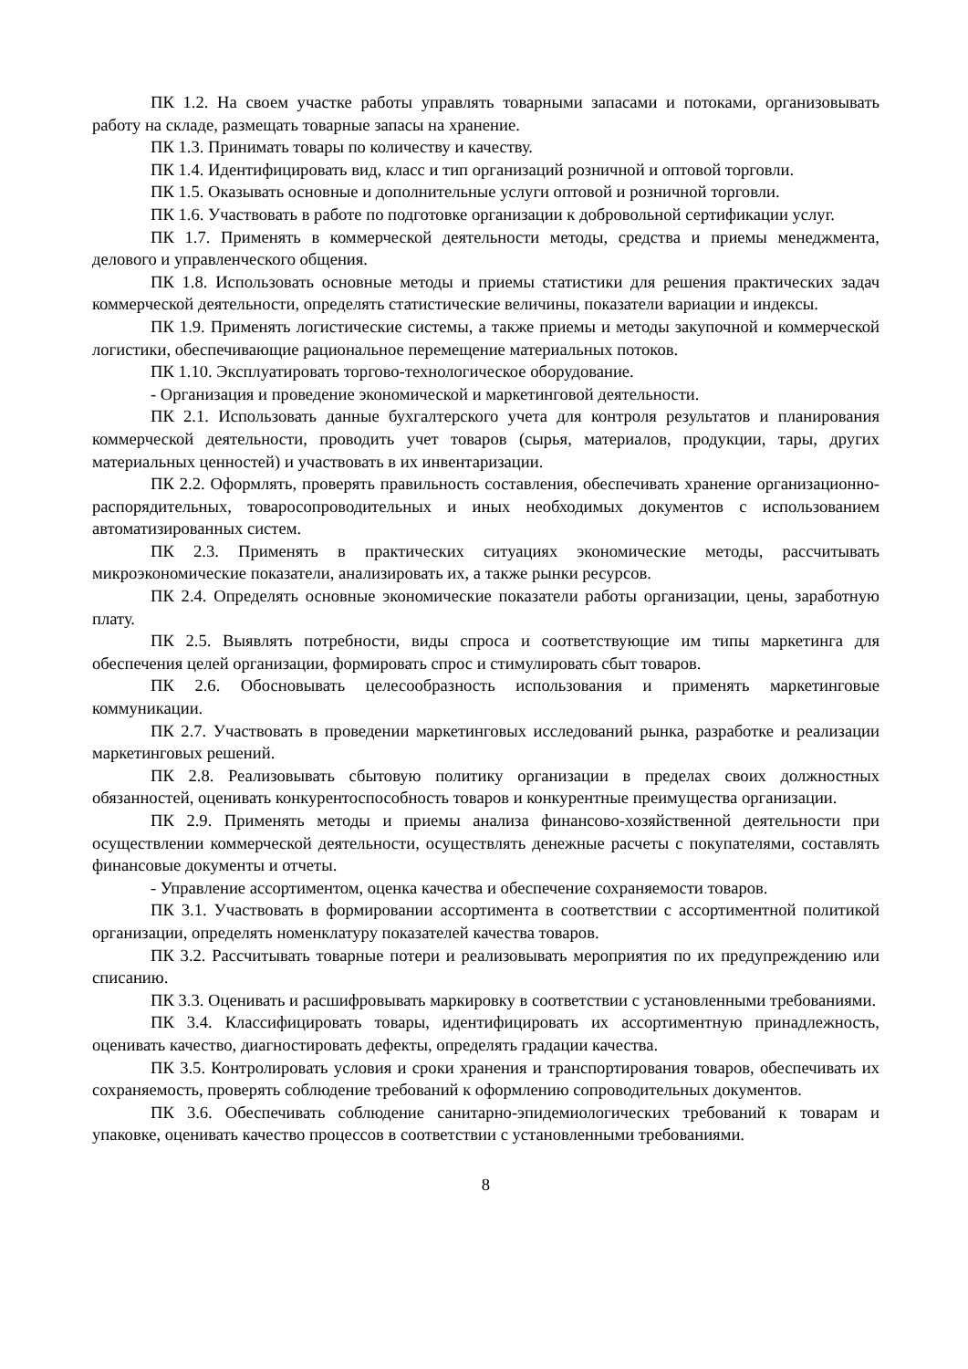ПК 1.2. На своем участке работы управлять товарными запасами и потоками, организовывать работу на складе, размещать товарные запасы на хранение.
ПК 1.3. Принимать товары по количеству и качеству.
ПК 1.4. Идентифицировать вид, класс и тип организаций розничной и оптовой торговли.
ПК 1.5. Оказывать основные и дополнительные услуги оптовой и розничной торговли.
ПК 1.6. Участвовать в работе по подготовке организации к добровольной сертификации услуг.
ПК 1.7. Применять в коммерческой деятельности методы, средства и приемы менеджмента, делового и управленческого общения.
ПК 1.8. Использовать основные методы и приемы статистики для решения практических задач коммерческой деятельности, определять статистические величины, показатели вариации и индексы.
ПК 1.9. Применять логистические системы, а также приемы и методы закупочной и коммерческой логистики, обеспечивающие рациональное перемещение материальных потоков.
ПК 1.10. Эксплуатировать торгово-технологическое оборудование.
- Организация и проведение экономической и маркетинговой деятельности.
ПК 2.1. Использовать данные бухгалтерского учета для контроля результатов и планирования коммерческой деятельности, проводить учет товаров (сырья, материалов, продукции, тары, других материальных ценностей) и участвовать в их инвентаризации.
ПК 2.2. Оформлять, проверять правильность составления, обеспечивать хранение организационно-распорядительных, товаросопроводительных и иных необходимых документов с использованием автоматизированных систем.
ПК 2.3. Применять в практических ситуациях экономические методы, рассчитывать микроэкономические показатели, анализировать их, а также рынки ресурсов.
ПК 2.4. Определять основные экономические показатели работы организации, цены, заработную плату.
ПК 2.5. Выявлять потребности, виды спроса и соответствующие им типы маркетинга для обеспечения целей организации, формировать спрос и стимулировать сбыт товаров.
ПК 2.6. Обосновывать целесообразность использования и применять маркетинговые коммуникации.
ПК 2.7. Участвовать в проведении маркетинговых исследований рынка, разработке и реализации маркетинговых решений.
ПК 2.8. Реализовывать сбытовую политику организации в пределах своих должностных обязанностей, оценивать конкурентоспособность товаров и конкурентные преимущества организации.
ПК 2.9. Применять методы и приемы анализа финансово-хозяйственной деятельности при осуществлении коммерческой деятельности, осуществлять денежные расчеты с покупателями, составлять финансовые документы и отчеты.
- Управление ассортиментом, оценка качества и обеспечение сохраняемости товаров.
ПК 3.1. Участвовать в формировании ассортимента в соответствии с ассортиментной политикой организации, определять номенклатуру показателей качества товаров.
ПК 3.2. Рассчитывать товарные потери и реализовывать мероприятия по их предупреждению или списанию.
ПК 3.3. Оценивать и расшифровывать маркировку в соответствии с установленными требованиями.
ПК 3.4. Классифицировать товары, идентифицировать их ассортиментную принадлежность, оценивать качество, диагностировать дефекты, определять градации качества.
ПК 3.5. Контролировать условия и сроки хранения и транспортирования товаров, обеспечивать их сохраняемость, проверять соблюдение требований к оформлению сопроводительных документов.
ПК 3.6. Обеспечивать соблюдение санитарно-эпидемиологических требований к товарам и упаковке, оценивать качество процессов в соответствии с установленными требованиями.
8